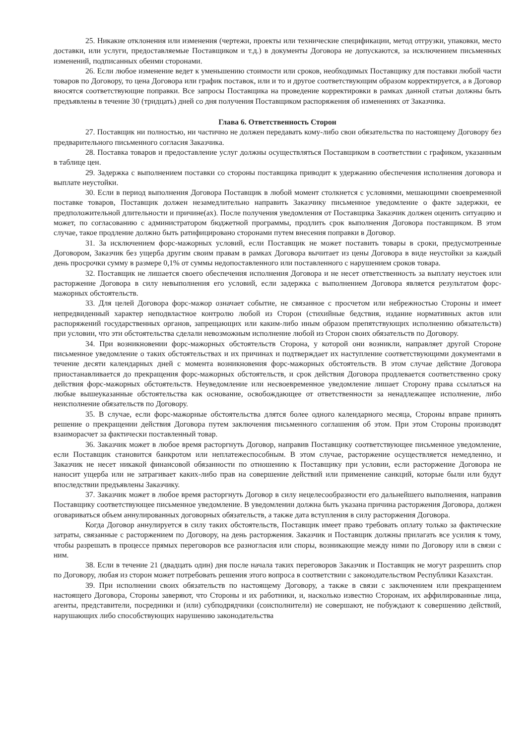25. Никакие отклонения или изменения (чертежи, проекты или технические спецификации, метод отгрузки, упаковки, место доставки, или услуги, предоставляемые Поставщиком и т.д.) в документы Договора не допускаются, за исключением письменных изменений, подписанных обеими сторонами.
26. Если любое изменение ведет к уменьшению стоимости или сроков, необходимых Поставщику для поставки любой части товаров по Договору, то цена Договора или график поставок, или и то и другое соответствующим образом корректируется, а в Договор вносятся соответствующие поправки. Все запросы Поставщика на проведение корректировки в рамках данной статьи должны быть предъявлены в течение 30 (тридцать) дней со дня получения Поставщиком распоряжения об изменениях от Заказчика.
Глава 6. Ответственность Сторон
27. Поставщик ни полностью, ни частично не должен передавать кому-либо свои обязательства по настоящему Договору без предварительного письменного согласия Заказчика.
28. Поставка товаров и предоставление услуг должны осуществляться Поставщиком в соответствии с графиком, указанным в таблице цен.
29. Задержка с выполнением поставки со стороны поставщика приводит к удержанию обеспечения исполнения договора и выплате неустойки.
30. Если в период выполнения Договора Поставщик в любой момент столкнется с условиями, мешающими своевременной поставке товаров, Поставщик должен незамедлительно направить Заказчику письменное уведомление о факте задержки, ее предположительной длительности и причине(ах). После получения уведомления от Поставщика Заказчик должен оценить ситуацию и может, по согласованию с администратором бюджетной программы, продлить срок выполнения Договора поставщиком. В этом случае, такое продление должно быть ратифицировано сторонами путем внесения поправки в Договор.
31. За исключением форс-мажорных условий, если Поставщик не может поставить товары в сроки, предусмотренные Договором, Заказчик без ущерба другим своим правам в рамках Договора вычитает из цены Договора в виде неустойки за каждый день просрочки сумму в размере 0,1% от суммы недопоставленного или поставленного с нарушением сроков товара.
32. Поставщик не лишается своего обеспечения исполнения Договора и не несет ответственность за выплату неустоек или расторжение Договора в силу невыполнения его условий, если задержка с выполнением Договора является результатом форс-мажорных обстоятельств.
33. Для целей Договора форс-мажор означает событие, не связанное с просчетом или небрежностью Стороны и имеет непредвиденный характер неподвластное контролю любой из Сторон (стихийные бедствия, издание нормативных актов или распоряжений государственных органов, запрещающих или каким-либо иным образом препятствующих исполнению обязательств) при условии, что эти обстоятельства сделали невозможным исполнение любой из Сторон своих обязательств по Договору.
34. При возникновении форс-мажорных обстоятельств Сторона, у которой они возникли, направляет другой Стороне письменное уведомление о таких обстоятельствах и их причинах и подтверждает их наступление соответствующими документами в течение десяти календарных дней с момента возникновения форс-мажорных обстоятельств. В этом случае действие Договора приостанавливается до прекращения форс-мажорных обстоятельств, и срок действия Договора продлевается соответственно сроку действия форс-мажорных обстоятельств. Неуведомление или несвоевременное уведомление лишает Сторону права ссылаться на любые вышеуказанные обстоятельства как основание, освобождающее от ответственности за ненадлежащее исполнение, либо неисполнение обязательств по Договору.
35. В случае, если форс-мажорные обстоятельства длятся более одного календарного месяца, Стороны вправе принять решение о прекращении действия Договора путем заключения письменного соглашения об этом. При этом Стороны производят взаиморасчет за фактически поставленный товар.
36. Заказчик может в любое время расторгнуть Договор, направив Поставщику соответствующее письменное уведомление, если Поставщик становится банкротом или неплатежеспособным. В этом случае, расторжение осуществляется немедленно, и Заказчик не несет никакой финансовой обязанности по отношению к Поставщику при условии, если расторжение Договора не наносит ущерба или не затрагивает каких-либо прав на совершение действий или применение санкций, которые были или будут впоследствии предъявлены Заказчику.
37. Заказчик может в любое время расторгнуть Договор в силу нецелесообразности его дальнейшего выполнения, направив Поставщику соответствующее письменное уведомление. В уведомлении должна быть указана причина расторжения Договора, должен оговариваться объем аннулированных договорных обязательств, а также дата вступления в силу расторжения Договора.
Когда Договор аннулируется в силу таких обстоятельств, Поставщик имеет право требовать оплату только за фактические затраты, связанные с расторжением по Договору, на день расторжения. Заказчик и Поставщик должны прилагать все усилия к тому, чтобы разрешать в процессе прямых переговоров все разногласия или споры, возникающие между ними по Договору или в связи с ним.
38. Если в течение 21 (двадцать один) дня после начала таких переговоров Заказчик и Поставщик не могут разрешить спор по Договору, любая из сторон может потребовать решения этого вопроса в соответствии с законодательством Республики Казахстан.
39. При исполнении своих обязательств по настоящему Договору, а также в связи с заключением или прекращением настоящего Договора, Стороны заверяют, что Стороны и их работники, и, насколько известно Сторонам, их аффилированные лица, агенты, представители, посредники и (или) субподрядчики (соисполнители) не совершают, не побуждают к совершению действий, нарушающих либо способствующих нарушению законодательства